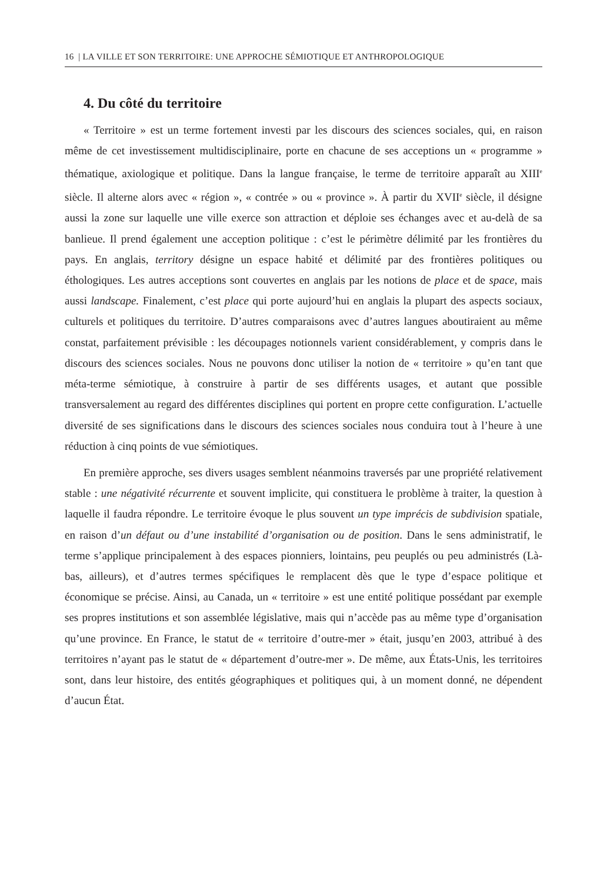16 | LA VILLE ET SON TERRITOIRE: UNE APPROCHE SÉMIOTIQUE ET ANTHROPOLOGIQUE
4. Du côté du territoire
« Territoire » est un terme fortement investi par les discours des sciences sociales, qui, en raison même de cet investissement multidisciplinaire, porte en chacune de ses acceptions un « programme » thématique, axiologique et politique. Dans la langue française, le terme de territoire apparaît au XIII<sup>e</sup> siècle. Il alterne alors avec « région », « contrée » ou « province ». À partir du XVII<sup>e</sup> siècle, il désigne aussi la zone sur laquelle une ville exerce son attraction et déploie ses échanges avec et au-delà de sa banlieue. Il prend également une acception politique : c’est le périmètre délimité par les frontières du pays. En anglais, territory désigne un espace habité et délimité par des frontières politiques ou éthologiques. Les autres acceptions sont couvertes en anglais par les notions de place et de space, mais aussi landscape. Finalement, c’est place qui porte aujourd’hui en anglais la plupart des aspects sociaux, culturels et politiques du territoire. D’autres comparaisons avec d’autres langues aboutiraient au même constat, parfaitement prévisible : les découpages notionnels varient considérablement, y compris dans le discours des sciences sociales. Nous ne pouvons donc utiliser la notion de « territoire » qu’en tant que méta-terme sémiotique, à construire à partir de ses différents usages, et autant que possible transversalement au regard des différentes disciplines qui portent en propre cette configuration. L’actuelle diversité de ses significations dans le discours des sciences sociales nous conduira tout à l’heure à une réduction à cinq points de vue sémiotiques.
En première approche, ses divers usages semblent néanmoins traversés par une propriété relativement stable : une négativité récurrente et souvent implicite, qui constituera le problème à traiter, la question à laquelle il faudra répondre. Le territoire évoque le plus souvent un type imprécis de subdivision spatiale, en raison d’un défaut ou d’une instabilité d’organisation ou de position. Dans le sens administratif, le terme s’applique principalement à des espaces pionniers, lointains, peu peuplés ou peu administrés (Là-bas, ailleurs), et d’autres termes spécifiques le remplacent dès que le type d’espace politique et économique se précise. Ainsi, au Canada, un « territoire » est une entité politique possédant par exemple ses propres institutions et son assemblée législative, mais qui n’accède pas au même type d’organisation qu’une province. En France, le statut de « territoire d’outre-mer » était, jusqu’en 2003, attribué à des territoires n’ayant pas le statut de « département d’outre-mer ». De même, aux États-Unis, les territoires sont, dans leur histoire, des entités géographiques et politiques qui, à un moment donné, ne dépendent d’aucun État.